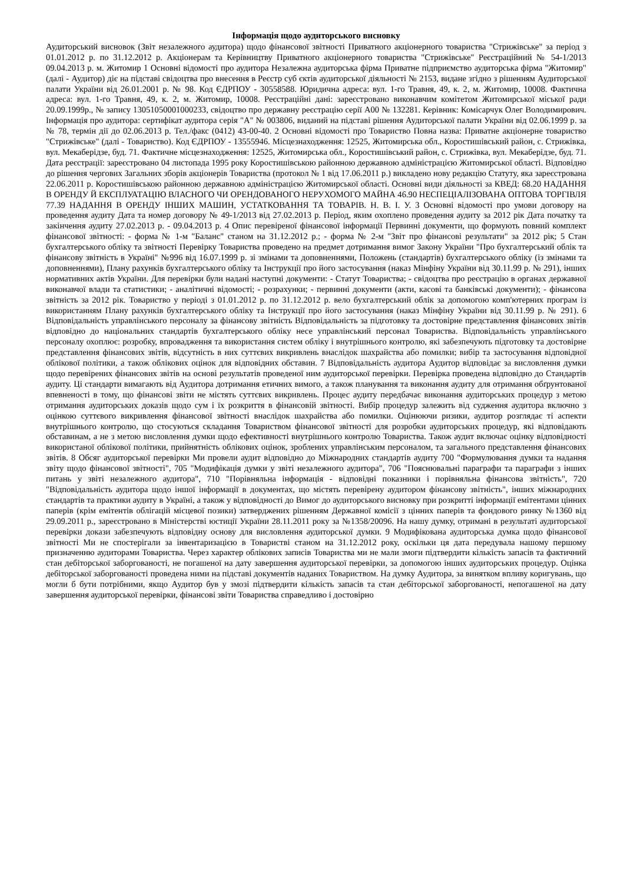Інформація щодо аудиторського висновку
Аудиторський висновок (Звіт незалежного аудитора) щодо фінансової звітності Приватного акціонерного товариства "Стрижівське" за період з 01.01.2012 р. по 31.12.2012 р. Акціонерам та Керівництву Приватного акціонерного товариства "Стрижівське" Реєстраційний № 54-1/2013 09.04.2013 р. м. Житомир 1 Основні відомості про аудитора Незалежна аудиторська фірма Приватне підприємство аудиторська фірма "Житомир" (далі - Аудитор) діє на підставі свідоцтва про внесення в Реєстр суб єктів аудиторської діяльності № 2153, видане згідно з рішенням Аудиторської палати України від 26.01.2001 р. № 98. Код ЄДРПОУ - 30558588. Юридична адреса: вул. 1-го Травня, 49, к. 2, м. Житомир, 10008. Фактична адреса: вул. 1-го Травня, 49, к. 2, м. Житомир, 10008. Реєстраційні дані: зареєстровано виконавчим комітетом Житомирської міської ради 20.09.1999р., № запису 13051050001000233, свідоцтво про державну реєстрацію серії А00 № 132281. Керівник: Комісарчук Олег Володимирович. Інформація про аудитора: сертифікат аудитора серія "А" № 003806, виданий на підставі рішення Аудиторської палати України від 02.06.1999 р. за № 78, термін дії до 02.06.2013 р. Тел./факс (0412) 43-00-40. 2 Основні відомості про Товариство Повна назва: Приватне акціонерне товариство "Стрижівське" (далі - Товариство). Код ЄДРПОУ - 13555946. Місцезнаходження: 12525, Житомирська обл., Коростишівський район, с. Стрижівка, вул. Мекаберідзе, буд. 71. Фактичне місцезнаходження: 12525, Житомирська обл., Коростишівський район, с. Стрижівка, вул. Мекаберідзе, буд. 71. Дата реєстрації: зареєстровано 04 листопада 1995 року Коростишівською районною державною адміністрацією Житомирської області. Відповідно до рішення чергових Загальних зборів акціонерів Товариства (протокол № 1 від 17.06.2011 р.) викладено нову редакцію Статуту, яка зареєстрована 22.06.2011 р. Коростишівською районною державною адміністрацією Житомирської області. Основні види діяльності за КВЕД: 68.20 НАДАННЯ В ОРЕНДУ Й ЕКСПЛУАТАЦІЮ ВЛАСНОГО ЧИ ОРЕНДОВАНОГО НЕРУХОМОГО МАЙНА 46.90 НЕСПЕЦІАЛІЗОВАНА ОПТОВА ТОРГІВЛЯ 77.39 НАДАННЯ В ОРЕНДУ ІНШИХ МАШИН, УСТАТКОВАННЯ ТА ТОВАРІВ. Н. В. І. У. 3 Основні відомості про умови договору на проведення аудиту Дата та номер договору № 49-1/2013 від 27.02.2013 р. Період, яким охоплено проведення аудиту за 2012 рік Дата початку та закінчення аудиту 27.02.2013 р. - 09.04.2013 р. 4 Опис перевіреної фінансової інформації Первинні документи, що формують повний комплект фінансової звітності: - форма № 1-м "Баланс" станом на 31.12.2012 р.; - форма № 2-м "Звіт про фінансові результати" за 2012 рік; 5 Стан бухгалтерського обліку та звітності Перевірку Товариства проведено на предмет дотримання вимог Закону України "Про бухгалтерський облік та фінансову звітність в Україні" №996 від 16.07.1999 р. зі змінами та доповненнями, Положень (стандартів) бухгалтерського обліку (із змінами та доповненнями), Плану рахунків бухгалтерського обліку та Інструкції про його застосування (наказ Мінфіну України від 30.11.99 р. № 291), інших нормативних актів України. Для перевірки були надані наступні документи: - Статут Товариства; - свідоцтва про реєстрацію в органах державної виконавчої влади та статистики; - аналітичні відомості; - розрахунки; - первинні документи (акти, касові та банківські документи); - фінансова звітність за 2012 рік. Товариство у періоді з 01.01.2012 р. по 31.12.2012 р. вело бухгалтерський облік за допомогою комп'ютерних програм із використанням Плану рахунків бухгалтерського обліку та Інструкції про його застосування (наказ Мінфіну України від 30.11.99 р. № 291). 6 Відповідальність управлінського персоналу за фінансову звітність Відповідальність за підготовку та достовірне представлення фінансових звітів відповідно до національних стандартів бухгалтерського обліку несе управлінський персонал Товариства. Відповідальність управлінського персоналу охоплює: розробку, впровадження та використання систем обліку і внутрішнього контролю, які забезпечують підготовку та достовірне представлення фінансових звітів, відсутність в них суттєвих викривлень внаслідок шахрайства або помилки; вибір та застосування відповідної облікової політики, а також облікових оцінок для відповідних обставин. 7 Відповідальність аудитора Аудитор відповідає за висловлення думки щодо перевірених фінансових звітів на основі результатів проведеної ним аудиторської перевірки. Перевірка проведена відповідно до Стандартів аудиту. Ці стандарти вимагають від Аудитора дотримання етичних вимого, а також планування та виконання аудиту для отримання обґрунтованої впевненості в тому, що фінансові звіти не містять суттєвих викривлень. Процес аудиту передбачає виконання аудиторських процедур з метою отримання аудиторських доказів щодо сум і їх розкриття в фінансовій звітності. Вибір процедур залежить від судження аудитора включно з оцінкою суттєвого викривлення фінансової звітності внаслідок шахрайства або помилки. Оцінюючи ризики, аудитор розглядає ті аспекти внутрішнього контролю, що стосуються складання Товариством фінансової звітності для розробки аудиторських процедур, які відповідають обставинам, а не з метою висловлення думки щодо ефективності внутрішнього контролю Товариства. Також аудит включає оцінку відповідності використаної облікової політики, прийнятність облікових оцінок, зроблених управлінським персоналом, та загального представлення фінансових звітів. 8 Обсяг аудиторської перевірки Ми провели аудит відповідно до Міжнародних стандартів аудиту 700 "Формулювання думки та надання звіту щодо фінансової звітності", 705 "Модифікація думки у звіті незалежного аудитора", 706 "Пояснювальні параграфи та параграфи з інших питань у звіті незалежного аудитора", 710 "Порівняльна інформація - відповідні показники і порівняльна фінансова звітність", 720 "Відповідальність аудитора щодо іншої інформації в документах, що містять перевірену аудитором фінансову звітність", інших міжнародних стандартів та практики аудиту в Україні, а також у відповідності до Вимог до аудиторського висновку при розкритті інформації емітентами цінних паперів (крім емітентів облігацій місцевої позики) затверджених рішенням Державної комісії з цінних паперів та фондового ринку №1360 від 29.09.2011 р., зареєстровано в Міністерстві юстиції України 28.11.2011 року за №1358/20096. На нашу думку, отримані в результаті аудиторської перевірки докази забезпечують відповідну основу для висловлення аудиторської думки. 9 Модифікована аудиторська думка щодо фінансової звітності Ми не спостерігали за інвентаризацією в Товаристві станом на 31.12.2012 року, оскільки ця дата передувала нашому першому призначенню аудиторами Товариства. Через характер облікових записів Товариства ми не мали змоги підтвердити кількість запасів та фактичний стан дебіторської заборгованості, не погашеної на дату завершення аудиторської перевірки, за допомогою інших аудиторських процедур. Оцінка дебіторської заборгованості проведена ними на підставі документів наданих Товариством. На думку Аудитора, за винятком впливу коригувань, що могли б бути потрібними, якщо Аудитор був у змозі підтвердити кількість запасів та стан дебіторської заборгованості, непогашеної на дату завершення аудиторської перевірки, фінансові звіти Товариства справедливо і достовірно